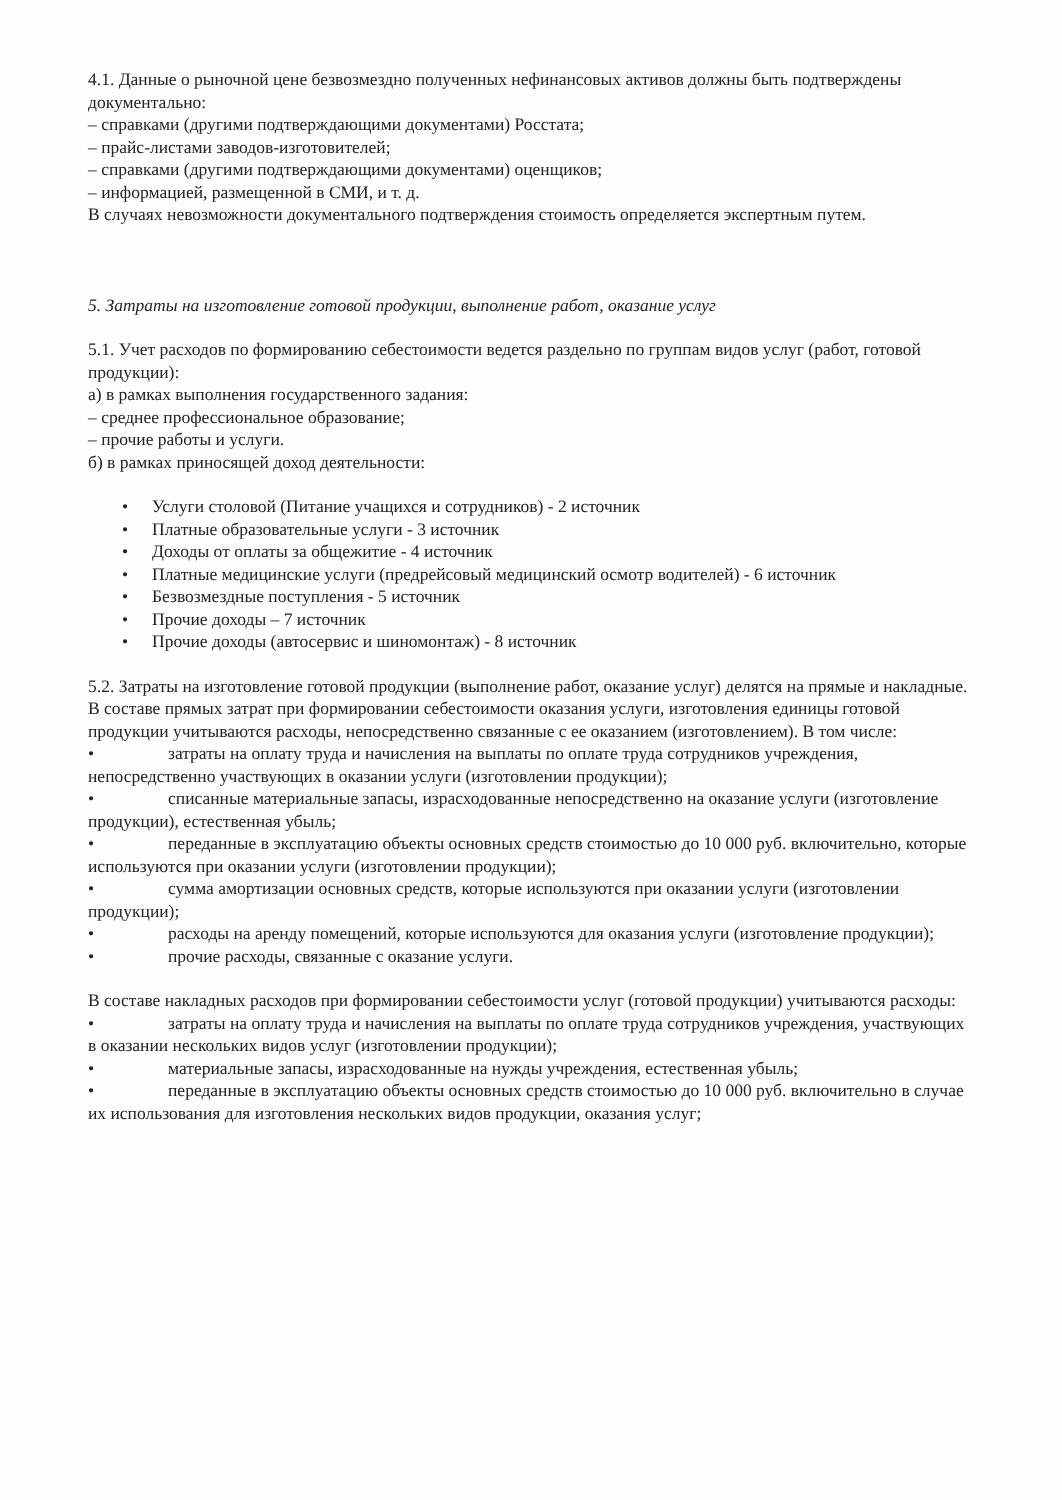4.1. Данные о рыночной цене безвозмездно полученных нефинансовых активов должны быть подтверждены документально:
– справками (другими подтверждающими документами) Росстата;
– прайс-листами заводов-изготовителей;
– справками (другими подтверждающими документами) оценщиков;
– информацией, размещенной в СМИ, и т. д.
В случаях невозможности документального подтверждения стоимость определяется экспертным путем.
5. Затраты на изготовление готовой продукции, выполнение работ, оказание услуг
5.1. Учет расходов по формированию себестоимости ведется раздельно по группам видов услуг (работ, готовой продукции):
а) в рамках выполнения государственного задания:
– среднее профессиональное образование;
– прочие работы и услуги.
б) в рамках приносящей доход деятельности:
• Услуги столовой (Питание учащихся и сотрудников) - 2 источник
• Платные образовательные услуги - 3 источник
• Доходы от оплаты за общежитие - 4 источник
• Платные медицинские услуги (предрейсовый медицинский осмотр водителей) - 6 источник
• Безвозмездные поступления - 5 источник
• Прочие доходы – 7 источник
• Прочие доходы (автосервис и шиномонтаж) - 8 источник
5.2. Затраты на изготовление готовой продукции (выполнение работ, оказание услуг) делятся на прямые и накладные.
В составе прямых затрат при формировании себестоимости оказания услуги, изготовления единицы готовой продукции учитываются расходы, непосредственно связанные с ее оказанием (изготовлением). В том числе:
• затраты на оплату труда и начисления на выплаты по оплате труда сотрудников учреждения, непосредственно участвующих в оказании услуги (изготовлении продукции);
• списанные материальные запасы, израсходованные непосредственно на оказание услуги (изготовление продукции), естественная убыль;
• переданные в эксплуатацию объекты основных средств стоимостью до 10 000 руб. включительно, которые используются при оказании услуги (изготовлении продукции);
• сумма амортизации основных средств, которые используются при оказании услуги (изготовлении продукции);
• расходы на аренду помещений, которые используются для оказания услуги (изготовление продукции);
• прочие расходы, связанные с оказание услуги.
В составе накладных расходов при формировании себестоимости услуг (готовой продукции) учитываются расходы:
• затраты на оплату труда и начисления на выплаты по оплате труда сотрудников учреждения, участвующих в оказании нескольких видов услуг (изготовлении продукции);
• материальные запасы, израсходованные на нужды учреждения, естественная убыль;
• переданные в эксплуатацию объекты основных средств стоимостью до 10 000 руб. включительно в случае их использования для изготовления нескольких видов продукции, оказания услуг;